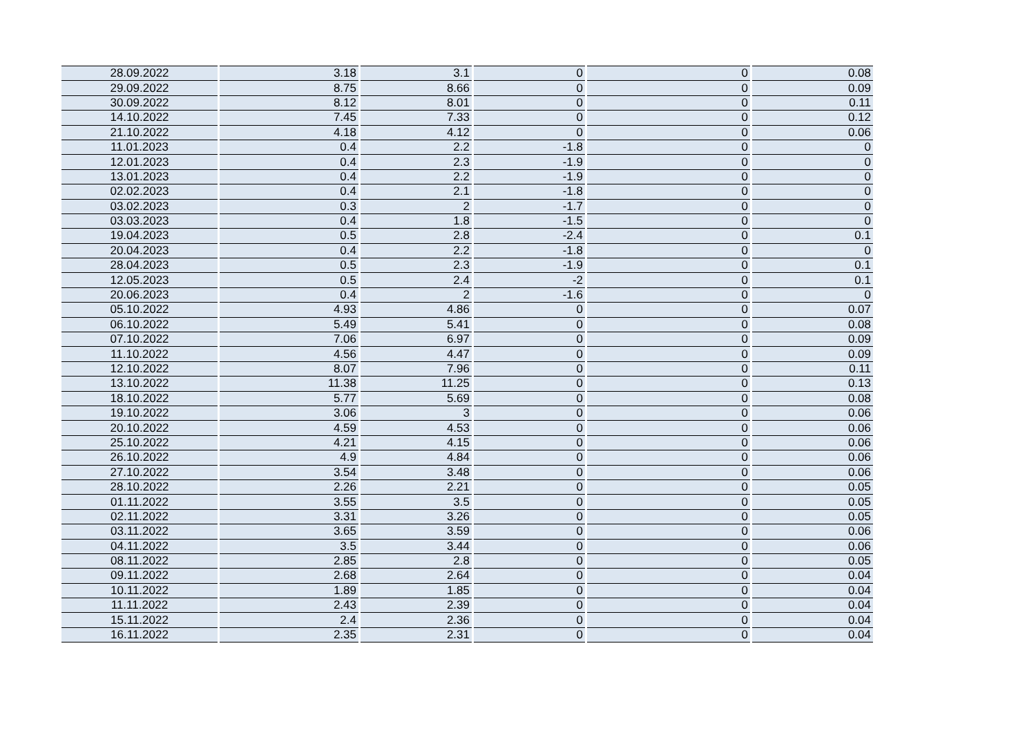| 28.09.2022 | 3.18 | 3.1 | 0 | 0 | 0.08 |
| 29.09.2022 | 8.75 | 8.66 | 0 | 0 | 0.09 |
| 30.09.2022 | 8.12 | 8.01 | 0 | 0 | 0.11 |
| 14.10.2022 | 7.45 | 7.33 | 0 | 0 | 0.12 |
| 21.10.2022 | 4.18 | 4.12 | 0 | 0 | 0.06 |
| 11.01.2023 | 0.4 | 2.2 | -1.8 | 0 | 0 |
| 12.01.2023 | 0.4 | 2.3 | -1.9 | 0 | 0 |
| 13.01.2023 | 0.4 | 2.2 | -1.9 | 0 | 0 |
| 02.02.2023 | 0.4 | 2.1 | -1.8 | 0 | 0 |
| 03.02.2023 | 0.3 | 2 | -1.7 | 0 | 0 |
| 03.03.2023 | 0.4 | 1.8 | -1.5 | 0 | 0 |
| 19.04.2023 | 0.5 | 2.8 | -2.4 | 0 | 0.1 |
| 20.04.2023 | 0.4 | 2.2 | -1.8 | 0 | 0 |
| 28.04.2023 | 0.5 | 2.3 | -1.9 | 0 | 0.1 |
| 12.05.2023 | 0.5 | 2.4 | -2 | 0 | 0.1 |
| 20.06.2023 | 0.4 | 2 | -1.6 | 0 | 0 |
| 05.10.2022 | 4.93 | 4.86 | 0 | 0 | 0.07 |
| 06.10.2022 | 5.49 | 5.41 | 0 | 0 | 0.08 |
| 07.10.2022 | 7.06 | 6.97 | 0 | 0 | 0.09 |
| 11.10.2022 | 4.56 | 4.47 | 0 | 0 | 0.09 |
| 12.10.2022 | 8.07 | 7.96 | 0 | 0 | 0.11 |
| 13.10.2022 | 11.38 | 11.25 | 0 | 0 | 0.13 |
| 18.10.2022 | 5.77 | 5.69 | 0 | 0 | 0.08 |
| 19.10.2022 | 3.06 | 3 | 0 | 0 | 0.06 |
| 20.10.2022 | 4.59 | 4.53 | 0 | 0 | 0.06 |
| 25.10.2022 | 4.21 | 4.15 | 0 | 0 | 0.06 |
| 26.10.2022 | 4.9 | 4.84 | 0 | 0 | 0.06 |
| 27.10.2022 | 3.54 | 3.48 | 0 | 0 | 0.06 |
| 28.10.2022 | 2.26 | 2.21 | 0 | 0 | 0.05 |
| 01.11.2022 | 3.55 | 3.5 | 0 | 0 | 0.05 |
| 02.11.2022 | 3.31 | 3.26 | 0 | 0 | 0.05 |
| 03.11.2022 | 3.65 | 3.59 | 0 | 0 | 0.06 |
| 04.11.2022 | 3.5 | 3.44 | 0 | 0 | 0.06 |
| 08.11.2022 | 2.85 | 2.8 | 0 | 0 | 0.05 |
| 09.11.2022 | 2.68 | 2.64 | 0 | 0 | 0.04 |
| 10.11.2022 | 1.89 | 1.85 | 0 | 0 | 0.04 |
| 11.11.2022 | 2.43 | 2.39 | 0 | 0 | 0.04 |
| 15.11.2022 | 2.4 | 2.36 | 0 | 0 | 0.04 |
| 16.11.2022 | 2.35 | 2.31 | 0 | 0 | 0.04 |